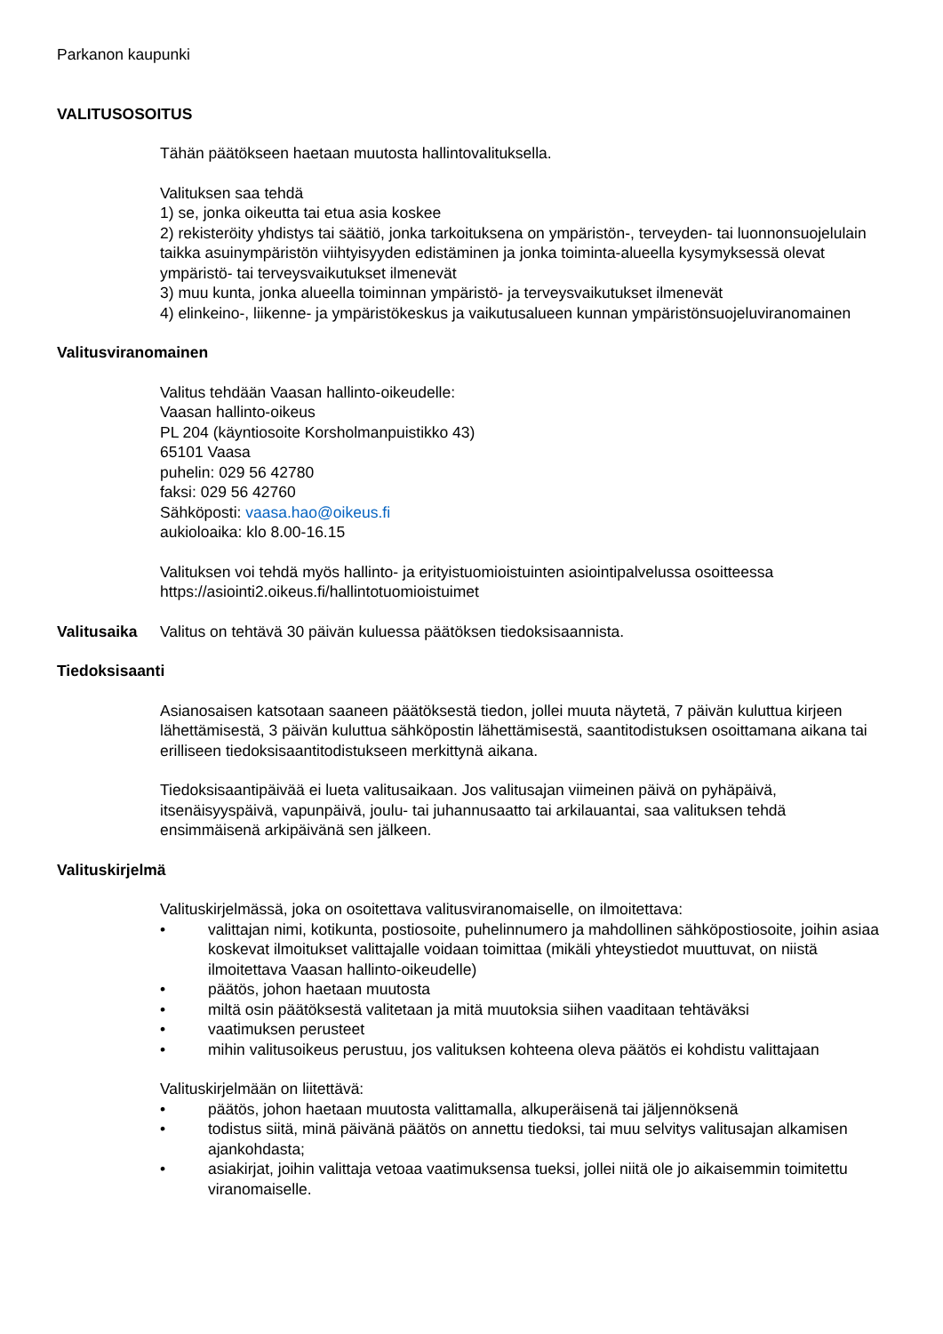Parkanon kaupunki
VALITUSOSOITUS
Tähän päätökseen haetaan muutosta hallintovalituksella.
Valituksen saa tehdä
1) se, jonka oikeutta tai etua asia koskee
2) rekisteröity yhdistys tai säätiö, jonka tarkoituksena on ympäristön-, terveyden- tai luonnonsuojelulain taikka asuinympäristön viihtyisyyden edistäminen ja jonka toiminta-alueella kysymyksessä olevat ympäristö- tai terveysvaikutukset ilmenevät
3) muu kunta, jonka alueella toiminnan ympäristö- ja terveysvaikutukset ilmenevät
4) elinkeino-, liikenne- ja ympäristökeskus ja vaikutusalueen kunnan ympäristönsuojeluviranomainen
Valitusviranomainen
Valitus tehdään Vaasan hallinto-oikeudelle:
Vaasan hallinto-oikeus
PL 204 (käyntiosoite Korsholmanpuistikko 43)
65101 Vaasa
puhelin: 029 56 42780
faksi: 029 56 42760
Sähköposti: vaasa.hao@oikeus.fi
aukioloaika: klo 8.00-16.15
Valituksen voi tehdä myös hallinto- ja erityistuomioistuinten asiointipalvelussa osoitteessa https://asiointi2.oikeus.fi/hallintotuomioistuimet
Valitusaika Valitus on tehtävä 30 päivän kuluessa päätöksen tiedoksisaannista.
Tiedoksisaanti
Asianosaisen katsotaan saaneen päätöksestä tiedon, jollei muuta näytetä, 7 päivän kuluttua kirjeen lähettämisestä, 3 päivän kuluttua sähköpostin lähettämisestä, saantitodistuksen osoittamana aikana tai erilliseen tiedoksisaantitodistukseen merkittynä aikana.
Tiedoksisaantipäivää ei lueta valitusaikaan. Jos valitusajan viimeinen päivä on pyhäpäivä, itsenäisyyspäivä, vapunpäivä, joulu- tai juhannusaatto tai arkilauantai, saa valituksen tehdä ensimmäisenä arkipäivänä sen jälkeen.
Valituskirjelmä
Valituskirjelmässä, joka on osoitettava valitusviranomaiselle, on ilmoitettava:
• valittajan nimi, kotikunta, postiosoite, puhelinnumero ja mahdollinen sähköpostiosoite, joihin asiaa koskevat ilmoitukset valittajalle voidaan toimittaa (mikäli yhteystiedot muuttuvat, on niistä ilmoitettava Vaasan hallinto-oikeudelle)
• päätös, johon haetaan muutosta
• miltä osin päätöksestä valitetaan ja mitä muutoksia siihen vaaditaan tehtäväksi
• vaatimuksen perusteet
• mihin valitusoikeus perustuu, jos valituksen kohteena oleva päätös ei kohdistu valittajaan
Valituskirjelmään on liitettävä:
• päätös, johon haetaan muutosta valittamalla, alkuperäisenä tai jäljennöksenä
• todistus siitä, minä päivänä päätös on annettu tiedoksi, tai muu selvitys valitusajan alkamisen ajankohdasta;
• asiakirjat, joihin valittaja vetoaa vaatimuksensa tueksi, jollei niitä ole jo aikaisemmin toimitettu viranomaiselle.